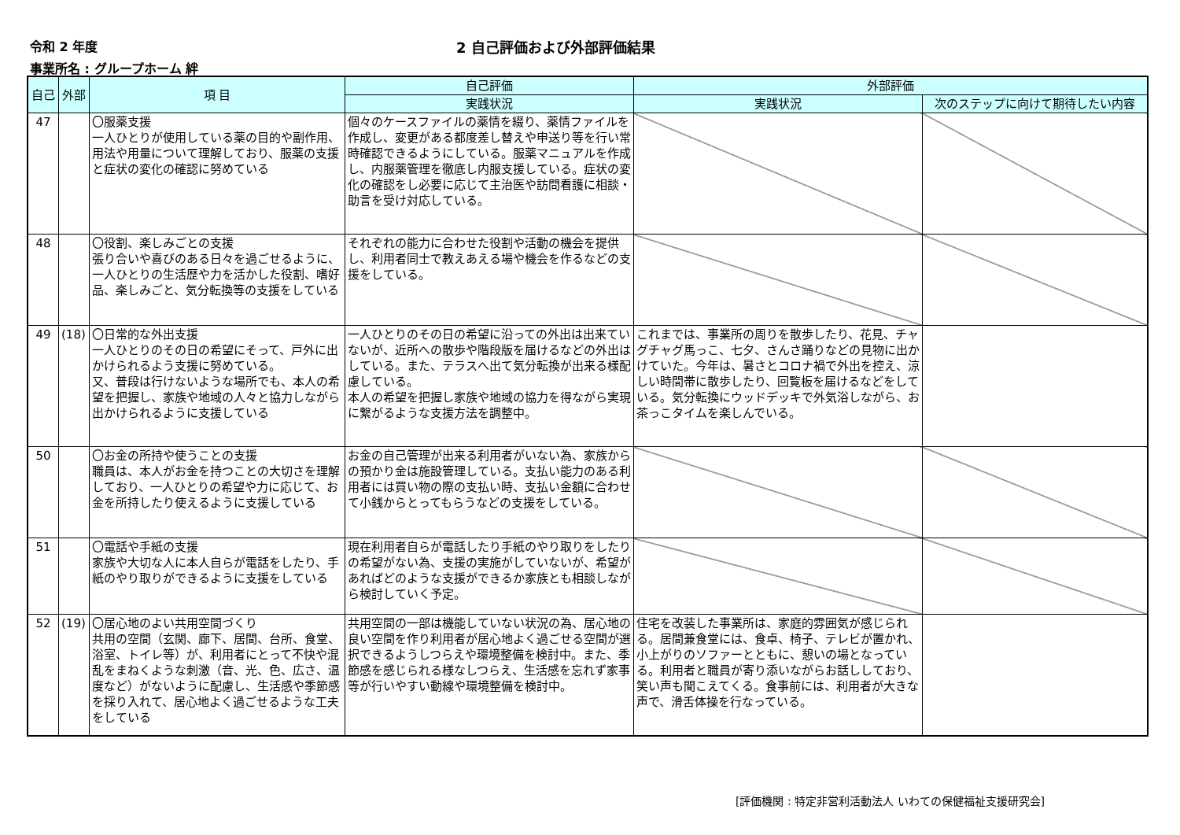令和 2 年度
事業所名 : グループホーム 絆
2 自己評価および外部評価結果
| 自己 | 外部 | 項 目 | 自己評価 | 外部評価 | |
| --- | --- | --- | --- | --- | --- |
| | | | 実践状況 | 実践状況 | 次のステップに向けて期待したい内容 |
| 47 | | 〇服薬支援 一人ひとりが使用している薬の目的や副作用、用法や用量について理解しており、服薬の支援と症状の変化の確認に努めている | 個々のケースファイルの薬情を綴り、薬情ファイルを作成し、変更がある都度差し替えや申送り等を行い常時確認できるようにしている。服薬マニュアルを作成し、内服薬管理を徹底し内服支援している。症状の変化の確認をし必要に応じて主治医や訪問看護に相談・助言を受け対応している。 | | |
| 48 | | 〇役割、楽しみごとの支援 張り合いや喜びのある日々を過ごせるように、一人ひとりの生活歴や力を活かした役割、嗜好品、楽しみごと、気分転換等の支援をしている | それぞれの能力に合わせた役割や活動の機会を提供し、利用者同士で教えあえる場や機会を作るなどの支援をしている。 | | |
| 49 | (18) | 〇日常的な外出支援 一人ひとりのその日の希望にそって、戸外に出かけられるよう支援に努めている。 又、普段は行けないような場所でも、本人の希望を把握し、家族や地域の人々と協力しながら出かけられるように支援している | 一人ひとりのその日の希望に沿っての外出は出来ていないが、近所への散歩や階段版を届けるなどの外出はしている。また、テラスへ出て気分転換が出来る様配慮している。 本人の希望を把握し家族や地域の協力を得ながら実現に繋がるような支援方法を調整中。 | これまでは、事業所の周りを散歩したり、花見、チャグチャグ馬っこ、七夕、さんさ踊りなどの見物に出かけていた。今年は、暑さとコロナ禍で外出を控え、涼しい時間帯に散歩したり、回覧板を届けるなどをしている。気分転換にウッドデッキで外気浴しながら、お茶っこタイムを楽しんでいる。 | |
| 50 | | 〇お金の所持や使うことの支援 職員は、本人がお金を持つことの大切さを理解しており、一人ひとりの希望や力に応じて、お金を所持したり使えるように支援している | お金の自己管理が出来る利用者がいない為、家族からの預かり金は施設管理している。支払い能力のある利用者には買い物の際の支払い時、支払い金額に合わせて小銭からとってもらうなどの支援をしている。 | | |
| 51 | | 〇電話や手紙の支援 家族や大切な人に本人自らが電話をしたり、手紙のやり取りができるように支援をしている | 現在利用者自らが電話したり手紙のやり取りをしたりの希望がない為、支援の実施がしていないが、希望があればどのような支援ができるか家族とも相談しながら検討していく予定。 | | |
| 52 | (19) | 〇居心地のよい共用空間づくり 共用の空間（玄関、廊下、居間、台所、食堂、浴室、トイレ等）が、利用者にとって不快や混乱をまねくような刺激（音、光、色、広さ、温度など）がないように配慮し、生活感や季節感を採り入れて、居心地よく過ごせるような工夫をしている | 共用空間の一部は機能していない状況の為、居心地の良い空間を作り利用者が居心地よく過ごせる空間が選択できるようしつらえや環境整備を検討中。また、季節感を感じられる様なしつらえ、生活感を忘れず家事等が行いやすい動線や環境整備を検討中。 | 住宅を改装した事業所は、家庭的雰囲気が感じられる。居間兼食堂には、食卓、椅子、テレビが置かれ、小上がりのソファーとともに、憩いの場となっている。利用者と職員が寄り添いながらお話ししており、笑い声も聞こえてくる。食事前には、利用者が大きな声で、滑舌体操を行なっている。 | |
[評価機関 : 特定非営利活動法人 いわての保健福祉支援研究会]